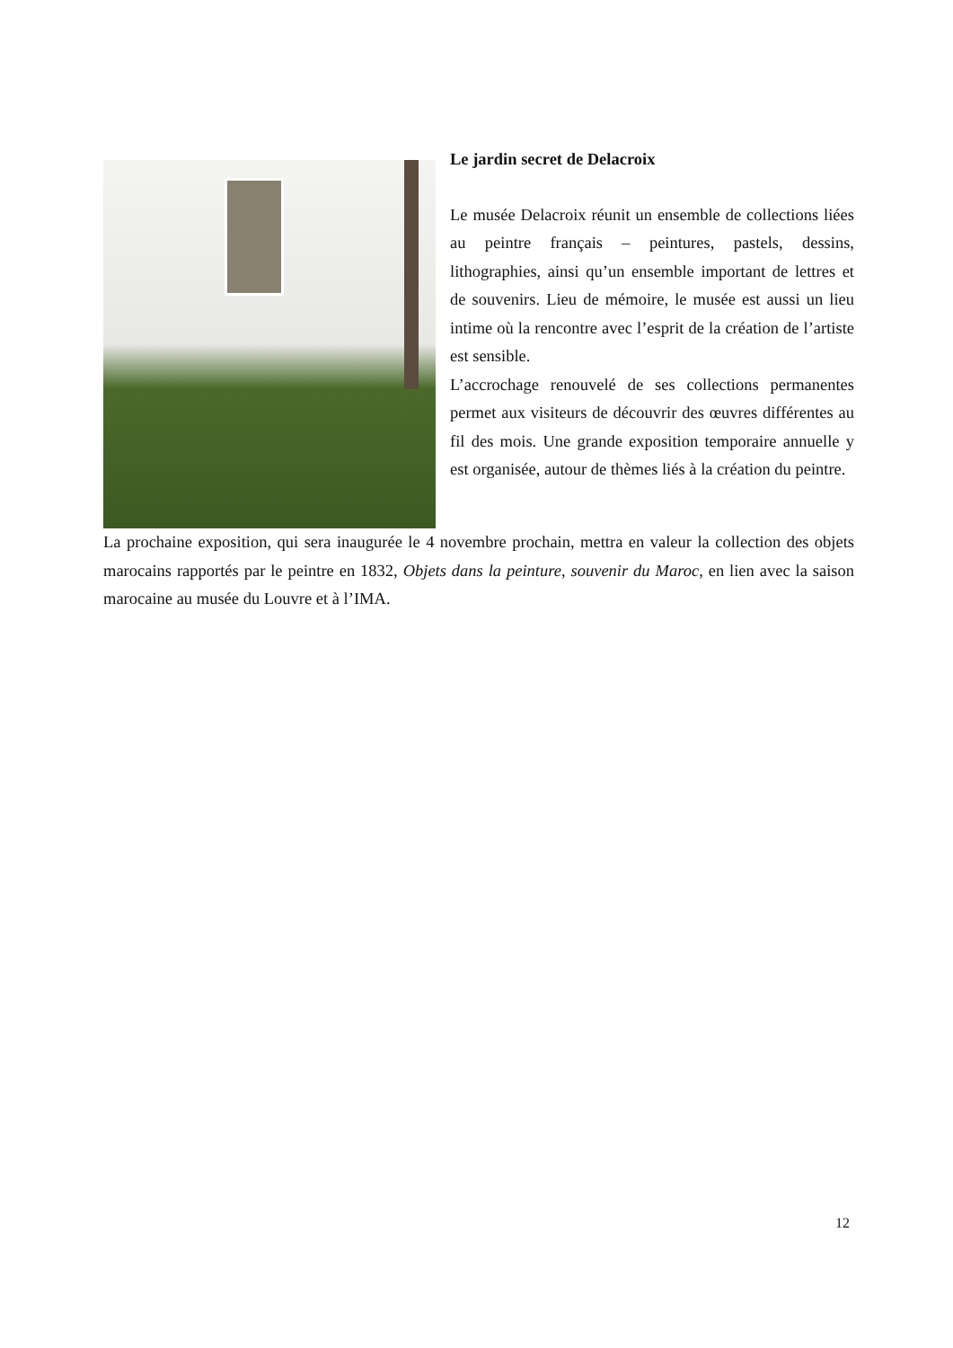Le jardin secret de Delacroix
Le musée Delacroix réunit un ensemble de collections liées au peintre français – peintures, pastels, dessins, lithographies, ainsi qu’un ensemble important de lettres et de souvenirs. Lieu de mémoire, le musée est aussi un lieu intime où la rencontre avec l’esprit de la création de l’artiste est sensible.
L’accrochage renouvelé de ses collections permanentes permet aux visiteurs de découvrir des œuvres différentes au fil des mois. Une grande exposition temporaire annuelle y est organisée, autour de thèmes liés à la création du peintre.
La prochaine exposition, qui sera inaugurée le 4 novembre prochain, mettra en valeur la collection des objets marocains rapportés par le peintre en 1832, Objets dans la peinture, souvenir du Maroc, en lien avec la saison marocaine au musée du Louvre et à l’IMA.
12